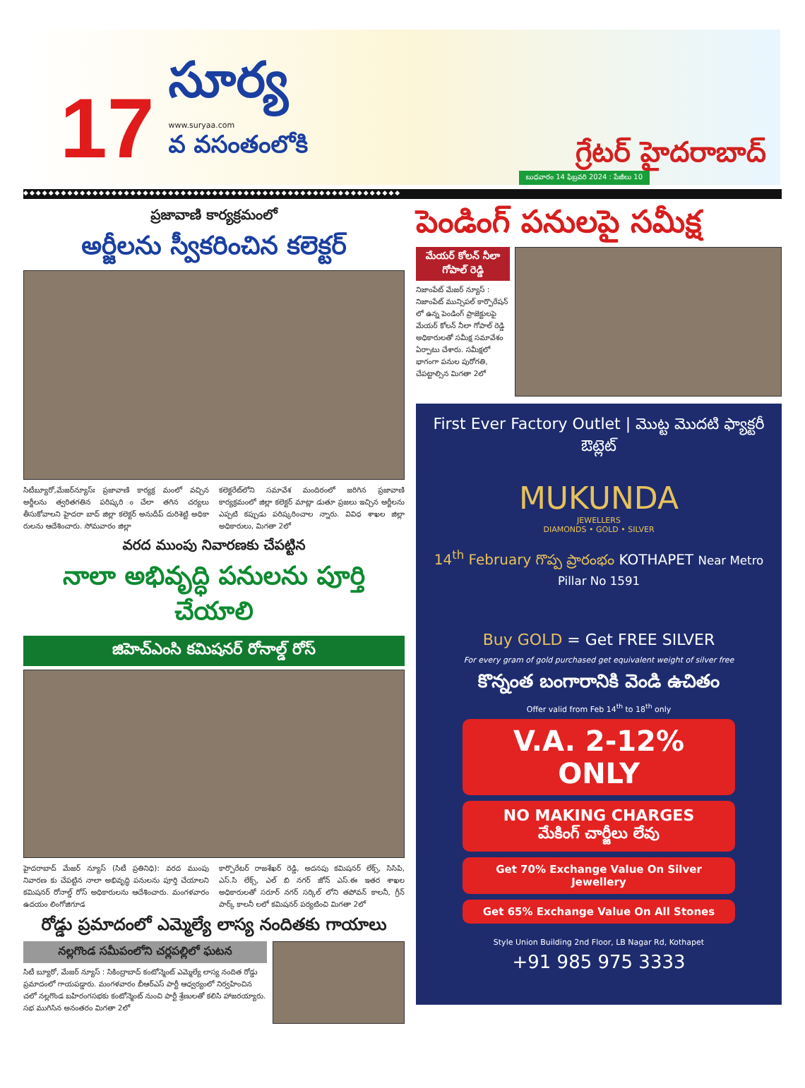17
సూర్య
www.suryaa.com
వ వసంతంలోకి
గ్రేటర్ హైదరాబాద్
బుధవారం 14 ఫిబ్రవరి 2024 : పేజీలు 10
◆◆◆◆◆◆◆◆◆◆◆◆◆◆◆◆◆◆◆◆◆◆◆◆◆◆◆◆◆◆◆◆◆◆◆◆◆◆◆◆◆◆◆◆◆◆◆◆◆◆◆◆◆◆◆◆◆◆◆◆
ప్రజావాణి కార్యక్రమంలో
అర్జీలను స్వీకరించిన కలెక్టర్
సిటీబ్యూరో,మేజర్‌న్యూస్ః ప్రజావాణి కార్యక్ర మంలో వచ్చిన అర్జీలను త్వరితగతిన పరిష్కరి ంచేలా తగిన చర్యలు తీసుకోవాలని హైదరా బాద్ జిల్లా కలెక్టర్ అనుదీప్ దురిశెట్టి అధికా రులను ఆదేశించారు. సోమవారం జిల్లా
కలెక్టరేట్‌లోని సమావేశ మందిరంలో జరిగిన ప్రజావాణి కార్యక్రమంలో జిల్లా కలెక్టర్ మాట్లా డుతూ ప్రజలు ఇచ్చిన అర్జీలను ఎప్పటి కప్పుడు పరిష్కరించాల న్నారు. వివిధ శాఖల జిల్లా అధికారులు, మిగతా 2లో
వరద ముంపు నివారణకు చేపట్టిన
నాలా అభివృద్ధి పనులను పూర్తి చేయాలి
జిహెచ్ఎంసి కమిషనర్ రోనాల్డ్ రోస్
హైదరాబాద్ మేజర్ న్యూస్ (సిటీ ప్రతినిధి): వరద ముంపు నివారణ కు చేపట్టిన నాలా అభివృద్ధి పనులను పూర్తి చేయాలని కమిషనర్ రోనాల్డ్ రోస్ అధికారులను ఆదేశించారు. మంగళవారం ఉదయం లింగోజిగూడ
కార్పొరేటర్ రాజశేఖర్ రెడ్డి, అదనపు కమిషనర్ లేక్స్, సిసిపి, ఎస్.సి లేక్స్, ఎల్ బి నగర్ జోన్ ఎస్.ఈ ఇతర శాఖల అధికారులతో సరూర్ నగర్ సర్కిల్ లోని తపోవన్ కాలనీ, గ్రీన్ పార్క్ కాలనీ లలో కమిషనర్ పర్యటించి మిగతా 2లో
రోడ్డు ప్రమాదంలో ఎమ్మెల్యే లాస్య నందితకు గాయాలు
నల్లగొండ సమీపంలోని చర్లపల్లిలో ఘటన
సిటీ బ్యూరో, మేజర్ న్యూస్ : సికింద్రాబాద్ కంటోన్మెంట్ ఎమ్మెల్యే లాస్య నందిత రోడ్డు ప్రమాదంలో గాయపడ్డారు. మంగళవారం బీఆర్ఎస్ పార్టీ ఆధ్వర్యంలో నిర్వహించిన చలో నల్లగొండ బహిరంగసభకు కంటోన్మెంట్ నుంచి పార్టీ శ్రేణులతో కలిసి హాజరయ్యారు. సభ ముగిసిన అనంతరం మిగతా 2లో
పెండింగ్ పనులపై సమీక్ష
మేయర్ కోలన్ నీలా గోపాల్ రెడ్డి
నిజాంపేట్ మేజర్ న్యూస్ : నిజాంపేట్ మున్సిపల్ కార్పొరేషన్ లో ఉన్న పెండింగ్ ప్రాజెక్టులపై మేయర్ కోలన్ నీలా గోపాల్ రెడ్డి అధికారులతో సమీక్ష సమావేశం ఏర్పాటు చేశారు. సమీక్షలో భాగంగా పనుల పురోగతి, చేపట్టాల్సిన మిగతా 2లో
First Ever Factory Outlet | మొట్ట మొదటి ఫ్యాక్టరీ ఔట్లెట్
MUKUNDA
JEWELLERS
DIAMONDS • GOLD • SILVER
14<sup>th</sup> February గొప్ప ప్రారంభం KOTHAPET Near Metro Pillar No 1591
Buy GOLD = Get FREE SILVER
For every gram of gold purchased get equivalent weight of silver free
కొన్నంత బంగారానికి వెండి ఉచితం
Offer valid from Feb 14<sup>th</sup> to 18<sup>th</sup> only
V.A. 2-12% ONLY
NO MAKING CHARGES
మేకింగ్ చార్జీలు లేవు
Get 70% Exchange Value On Silver Jewellery
Get 65% Exchange Value On All Stones
Style Union Building 2nd Floor, LB Nagar Rd, Kothapet
+91 985 975 3333